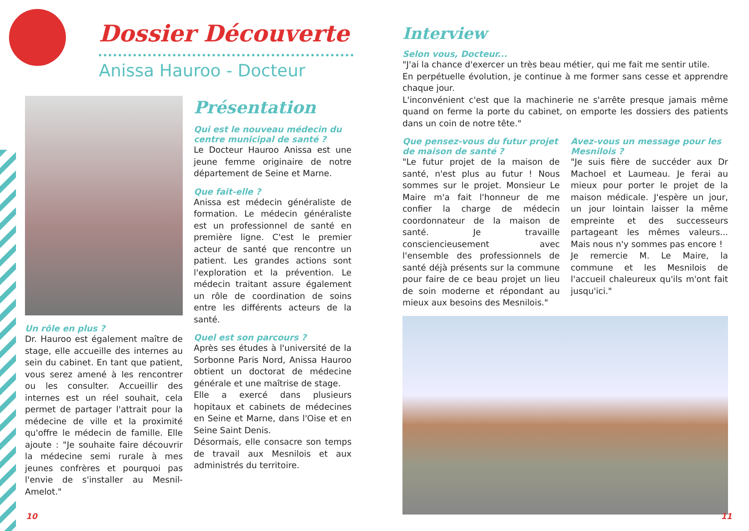Dossier Découverte
Anissa Hauroo - Docteur
Un rôle en plus ?
Dr. Hauroo est également maître de stage, elle accueille des internes au sein du cabinet. En tant que patient, vous serez amené à les rencontrer ou les consulter. Accueillir des internes est un réel souhait, cela permet de partager l'attrait pour la médecine de ville et la proximité qu'offre le médecin de famille. Elle ajoute : "Je souhaite faire découvrir la médecine semi rurale à mes jeunes confrères et pourquoi pas l'envie de s'installer au Mesnil-Amelot."
Présentation
Qui est le nouveau médecin du centre municipal de santé ?
Le Docteur Hauroo Anissa est une jeune femme originaire de notre département de Seine et Marne.
Que fait-elle ?
Anissa est médecin généraliste de formation. Le médecin généraliste est un professionnel de santé en première ligne. C'est le premier acteur de santé que rencontre un patient. Les grandes actions sont l'exploration et la prévention. Le médecin traitant assure également un rôle de coordination de soins entre les différents acteurs de la santé.
Quel est son parcours ?
Après ses études à l'université de la Sorbonne Paris Nord, Anissa Hauroo obtient un doctorat de médecine générale et une maîtrise de stage.
Elle a exercé dans plusieurs hopitaux et cabinets de médecines en Seine et Marne, dans l'Oise et en Seine Saint Denis.
Désormais, elle consacre son temps de travail aux Mesnilois et aux administrés du territoire.
Interview
Selon vous, Docteur...
"J'ai la chance d'exercer un très beau métier, qui me fait me sentir utile.
En perpétuelle évolution, je continue à me former sans cesse et apprendre chaque jour.
L'inconvénient c'est que la machinerie ne s'arrête presque jamais même quand on ferme la porte du cabinet, on emporte les dossiers des patients dans un coin de notre tête."
Que pensez-vous du futur projet de maison de santé ?
"Le futur projet de la maison de santé, n'est plus au futur ! Nous sommes sur le projet. Monsieur Le Maire m'a fait l'honneur de me confier la charge de médecin coordonnateur de la maison de santé. Je travaille consciencieusement avec l'ensemble des professionnels de santé déjà présents sur la commune pour faire de ce beau projet un lieu de soin moderne et répondant au mieux aux besoins des Mesnilois."
Avez-vous un message pour les Mesnilois ?
"Je suis fière de succéder aux Dr Machoel et Laumeau. Je ferai au mieux pour porter le projet de la maison médicale. J'espère un jour, un jour lointain laisser la même empreinte et des successeurs partageant les mêmes valeurs... Mais nous n'y sommes pas encore !
Je remercie M. Le Maire, la commune et les Mesnilois de l'accueil chaleureux qu'ils m'ont fait jusqu'ici."
10 11